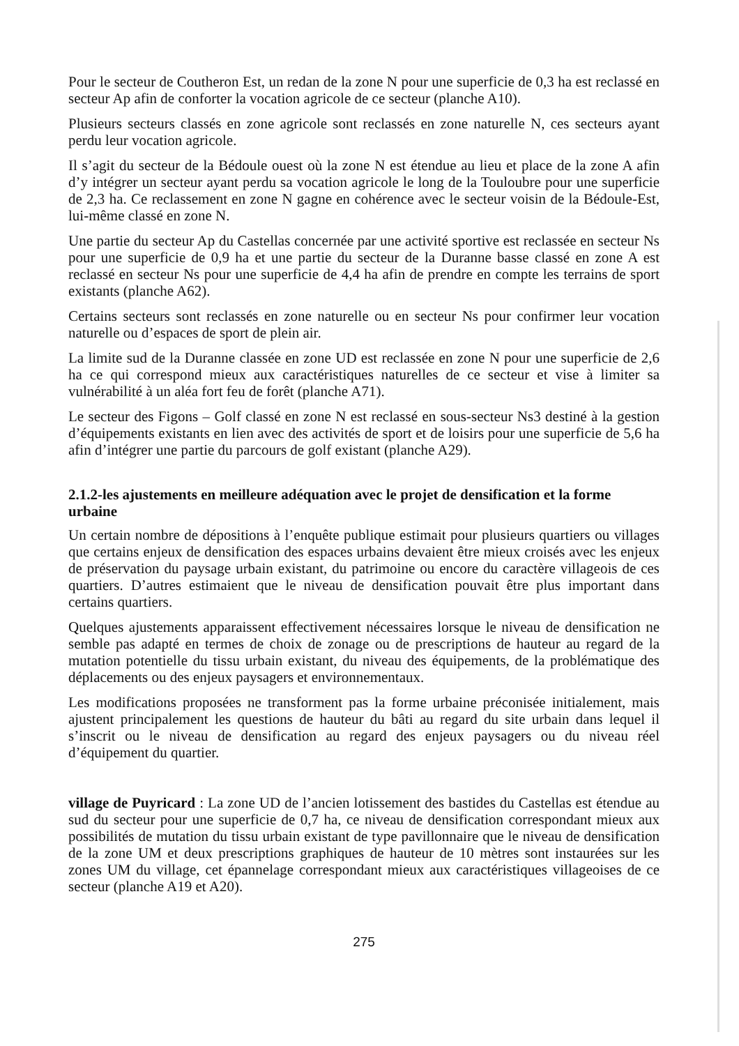Pour le secteur de Coutheron Est, un redan de la zone N pour une superficie de 0,3 ha est reclassé en secteur Ap afin de conforter la vocation agricole de ce secteur (planche A10).
Plusieurs secteurs classés en zone agricole sont reclassés en zone naturelle N, ces secteurs ayant perdu leur vocation agricole.
Il s’agit du secteur de la Bédoule ouest où la zone N est étendue au lieu et place de la zone A afin d’y intégrer un secteur ayant perdu sa vocation agricole le long de la Touloubre pour une superficie de 2,3 ha. Ce reclassement en zone N gagne en cohérence avec le secteur voisin de la Bédoule-Est, lui-même classé en zone N.
Une partie du secteur Ap du Castellas concernée par une activité sportive est reclassée en secteur Ns pour une superficie de 0,9 ha et une partie du secteur de la Duranne basse classé en zone A est reclassé en secteur Ns pour une superficie de 4,4 ha afin de prendre en compte les terrains de sport existants (planche A62).
Certains secteurs sont reclassés en zone naturelle ou en secteur Ns pour confirmer leur vocation naturelle ou d’espaces de sport de plein air.
La limite sud de la Duranne classée en zone UD est reclassée en zone N pour une superficie de 2,6 ha ce qui correspond mieux aux caractéristiques naturelles de ce secteur et vise à limiter sa vulnérabilité à un aléa fort feu de forêt (planche A71).
Le secteur des Figons – Golf classé en zone N est reclassé en sous-secteur Ns3 destiné à la gestion d’équipements existants en lien avec des activités de sport et de loisirs pour une superficie de 5,6 ha afin d’intégrer une partie du parcours de golf existant (planche A29).
2.1.2-les ajustements en meilleure adéquation avec le projet de densification et la forme urbaine
Un certain nombre de dépositions à l’enquête publique estimait pour plusieurs quartiers ou villages que certains enjeux de densification des espaces urbains devaient être mieux croisés avec les enjeux de préservation du paysage urbain existant, du patrimoine ou encore du caractère villageois de ces quartiers. D’autres estimaient que le niveau de densification pouvait être plus important dans certains quartiers.
Quelques ajustements apparaissent effectivement nécessaires lorsque le niveau de densification ne semble pas adapté en termes de choix de zonage ou de prescriptions de hauteur au regard de la mutation potentielle du tissu urbain existant, du niveau des équipements, de la problématique des déplacements ou des enjeux paysagers et environnementaux.
Les modifications proposées ne transforment pas la forme urbaine préconisée initialement, mais ajustent principalement les questions de hauteur du bâti au regard du site urbain dans lequel il s’inscrit ou le niveau de densification au regard des enjeux paysagers ou du niveau réel d’équipement du quartier.
village de Puyricard : La zone UD de l’ancien lotissement des bastides du Castellas est étendue au sud du secteur pour une superficie de 0,7 ha, ce niveau de densification correspondant mieux aux possibilités de mutation du tissu urbain existant de type pavillonnaire que le niveau de densification de la zone UM et deux prescriptions graphiques de hauteur de 10 mètres sont instaurées sur les zones UM du village, cet épannelage correspondant mieux aux caractéristiques villageoises de ce secteur (planche A19 et A20).
275